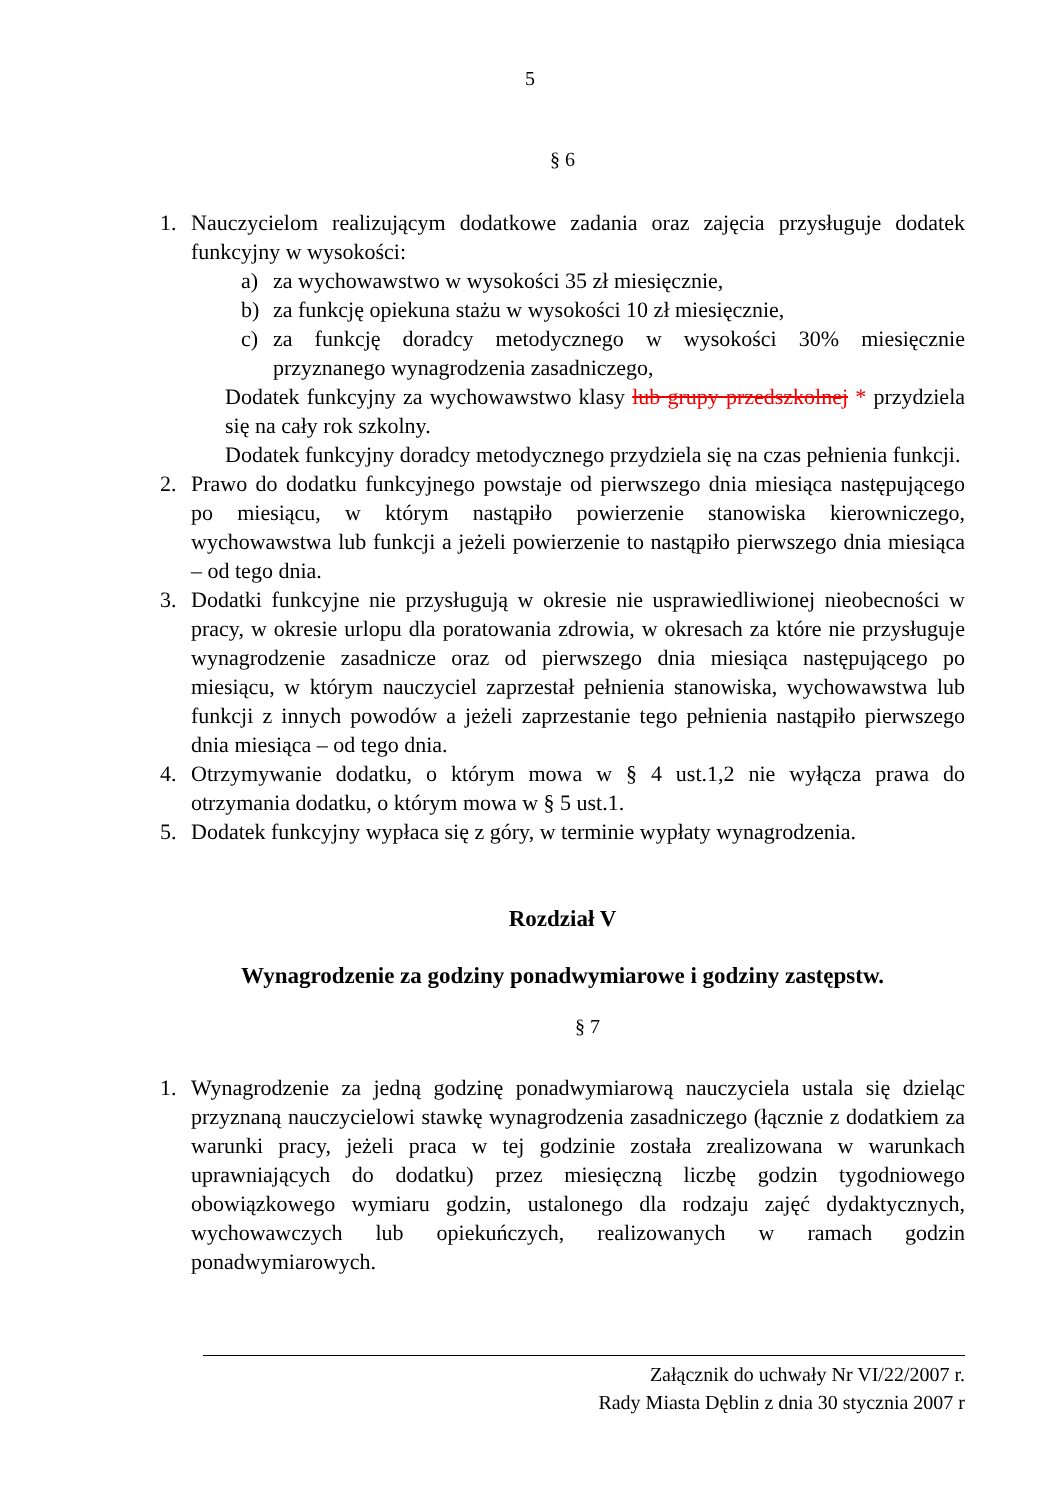5
§ 6
1. Nauczycielom realizującym dodatkowe zadania oraz zajęcia przysługuje dodatek funkcyjny w wysokości:
a) za wychowawstwo w wysokości 35 zł miesięcznie,
b) za funkcję opiekuna stażu w wysokości 10 zł miesięcznie,
c) za funkcję doradcy metodycznego w wysokości 30% miesięcznie przyznanego wynagrodzenia zasadniczego,
Dodatek funkcyjny za wychowawstwo klasy lub grupy przedszkolnej * przydziela się na cały rok szkolny.
Dodatek funkcyjny doradcy metodycznego przydziela się na czas pełnienia funkcji.
2. Prawo do dodatku funkcyjnego powstaje od pierwszego dnia miesiąca następującego po miesiącu, w którym nastąpiło powierzenie stanowiska kierowniczego, wychowawstwa lub funkcji a jeżeli powierzenie to nastąpiło pierwszego dnia miesiąca – od tego dnia.
3. Dodatki funkcyjne nie przysługują w okresie nie usprawiedliwionej nieobecności w pracy, w okresie urlopu dla poratowania zdrowia, w okresach za które nie przysługuje wynagrodzenie zasadnicze oraz od pierwszego dnia miesiąca następującego po miesiącu, w którym nauczyciel zaprzestał pełnienia stanowiska, wychowawstwa lub funkcji z innych powodów a jeżeli zaprzestanie tego pełnienia nastąpiło pierwszego dnia miesiąca – od tego dnia.
4. Otrzymywanie dodatku, o którym mowa w § 4 ust.1,2 nie wyłącza prawa do otrzymania dodatku, o którym mowa w § 5 ust.1.
5. Dodatek funkcyjny wypłaca się z góry, w terminie wypłaty wynagrodzenia.
Rozdział V
Wynagrodzenie za godziny ponadwymiarowe i godziny zastępstw.
§ 7
1. Wynagrodzenie za jedną godzinę ponadwymiarową nauczyciela ustala się dzieląc przyznaną nauczycielowi stawkę wynagrodzenia zasadniczego (łącznie z dodatkiem za warunki pracy, jeżeli praca w tej godzinie została zrealizowana w warunkach uprawniających do dodatku) przez miesięczną liczbę godzin tygodniowego obowiązkowego wymiaru godzin, ustalonego dla rodzaju zajęć dydaktycznych, wychowawczych lub opiekuńczych, realizowanych w ramach godzin ponadwymiarowych.
Załącznik do uchwały Nr VI/22/2007 r.
Rady Miasta Dęblin z dnia 30 stycznia 2007 r